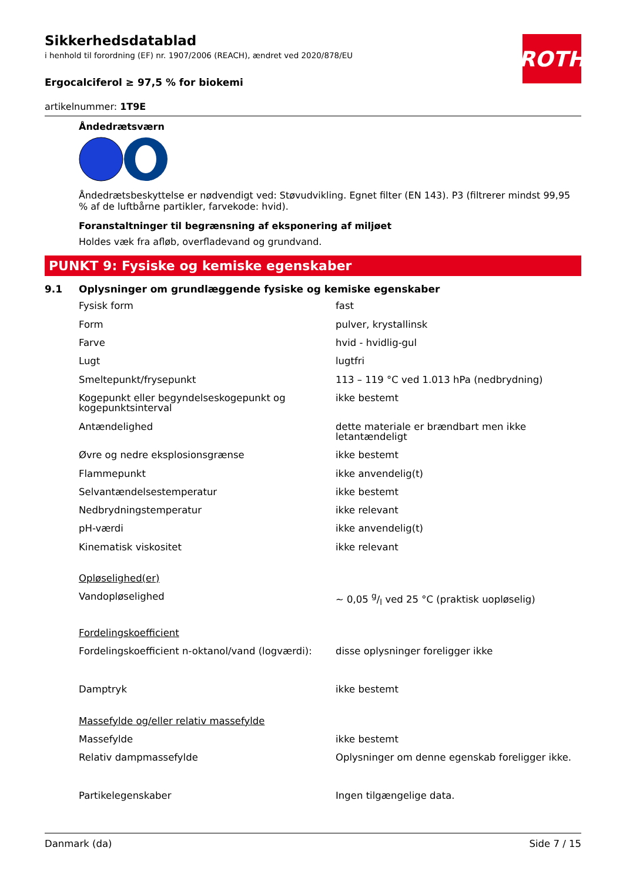ROTH
Sikkerhedsdatablad
i henhold til forordning (EF) nr. 1907/2006 (REACH), ændret ved 2020/878/EU
Ergocalciferol ≥ 97,5 % for biokemi
artikelnummer: 1T9E
Åndedrætsværn
Åndedrætsbeskyttelse er nødvendigt ved: Støvudvikling. Egnet filter (EN 143). P3 (filtrerer mindst 99,95 % af de luftbårne partikler, farvekode: hvid).
Foranstaltninger til begrænsning af eksponering af miljøet
Holdes væk fra afløb, overfladevand og grundvand.
PUNKT 9: Fysiske og kemiske egenskaber
9.1 Oplysninger om grundlæggende fysiske og kemiske egenskaber
| Fysisk form | fast |
| Form | pulver, krystallinsk |
| Farve | hvid - hvidlig-gul |
| Lugt | lugtfri |
| Smeltepunkt/frysepunkt | 113 – 119 °C ved 1.013 hPa (nedbrydning) |
| Kogepunkt eller begyndelseskogepunkt og kogepunktsinterval | ikke bestemt |
| Antændelighed | dette materiale er brændbart men ikke letantændeligt |
| Øvre og nedre eksplosionsgrænse | ikke bestemt |
| Flammepunkt | ikke anvendelig(t) |
| Selvantændelsestemperatur | ikke bestemt |
| Nedbrydningstemperatur | ikke relevant |
| pH-værdi | ikke anvendelig(t) |
| Kinematisk viskositet | ikke relevant |
| Opløselighed(er) | |
| Vandopløselighed | ~ 0,05 g/l ved 25 °C (praktisk uopløselig) |
| Fordelingskoefficient | |
| Fordelingskoefficient n-oktanol/vand (logværdi): | disse oplysninger foreligger ikke |
| Damptryk | ikke bestemt |
| Massefylde og/eller relativ massefylde | |
| Massefylde | ikke bestemt |
| Relativ dampmassefylde | Oplysninger om denne egenskab foreligger ikke. |
| Partikelegenskaber | Ingen tilgængelige data. |
Danmark (da) Side 7 / 15